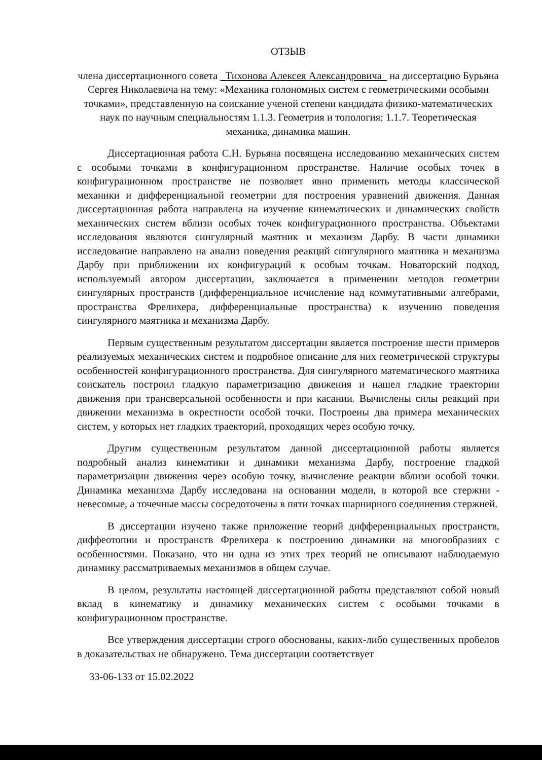ОТЗЫВ
члена диссертационного совета Тихонова Алексея Александровича на диссертацию Бурьяна Сергея Николаевича на тему: «Механика голономных систем с геометрическими особыми точками», представленную на соискание ученой степени кандидата физико-математических наук по научным специальностям 1.1.3. Геометрия и топология; 1.1.7. Теоретическая механика, динамика машин.
Диссертационная работа С.Н. Бурьяна посвящена исследованию механических систем с особыми точками в конфигурационном пространстве. Наличие особых точек в конфигурационном пространстве не позволяет явно применить методы классической механики и дифференциальной геометрии для построения уравнений движения. Данная диссертационная работа направлена на изучение кинематических и динамических свойств механических систем вблизи особых точек конфигурационного пространства. Объектами исследования являются сингулярный маятник и механизм Дарбу. В части динамики исследование направлено на анализ поведения реакций сингулярного маятника и механизма Дарбу при приближении их конфигураций к особым точкам. Новаторский подход, используемый автором диссертации, заключается в применении методов геометрии сингулярных пространств (дифференциальное исчисление над коммутативными алгебрами, пространства Фрелихера, дифференциальные пространства) к изучению поведения сингулярного маятника и механизма Дарбу.
Первым существенным результатом диссертации является построение шести примеров реализуемых механических систем и подробное описание для них геометрической структуры особенностей конфигурационного пространства. Для сингулярного математического маятника соискатель построил гладкую параметризацию движения и нашел гладкие траектории движения при трансверсальной особенности и при касании. Вычислены силы реакций при движении механизма в окрестности особой точки. Построены два примера механических систем, у которых нет гладких траекторий, проходящих через особую точку.
Другим существенным результатом данной диссертационной работы является подробный анализ кинематики и динамики механизма Дарбу, построение гладкой параметризации движения через особую точку, вычисление реакции вблизи особой точки. Динамика механизма Дарбу исследована на основании модели, в которой все стержни - невесомые, а точечные массы сосредоточены в пяти точках шарнирного соединения стержней.
В диссертации изучено также приложение теорий дифференциальных пространств, диффеотопии и пространств Фрелихера к построению динамики на многообразиях с особенностями. Показано, что ни одна из этих трех теорий не описывают наблюдаемую динамику рассматриваемых механизмов в общем случае.
В целом, результаты настоящей диссертационной работы представляют собой новый вклад в кинематику и динамику механических систем с особыми точками в конфигурационном пространстве.
Все утверждения диссертации строго обоснованы, каких-либо существенных пробелов в доказательствах не обнаружено. Тема диссертации соответствует
33-06-133 от 15.02.2022